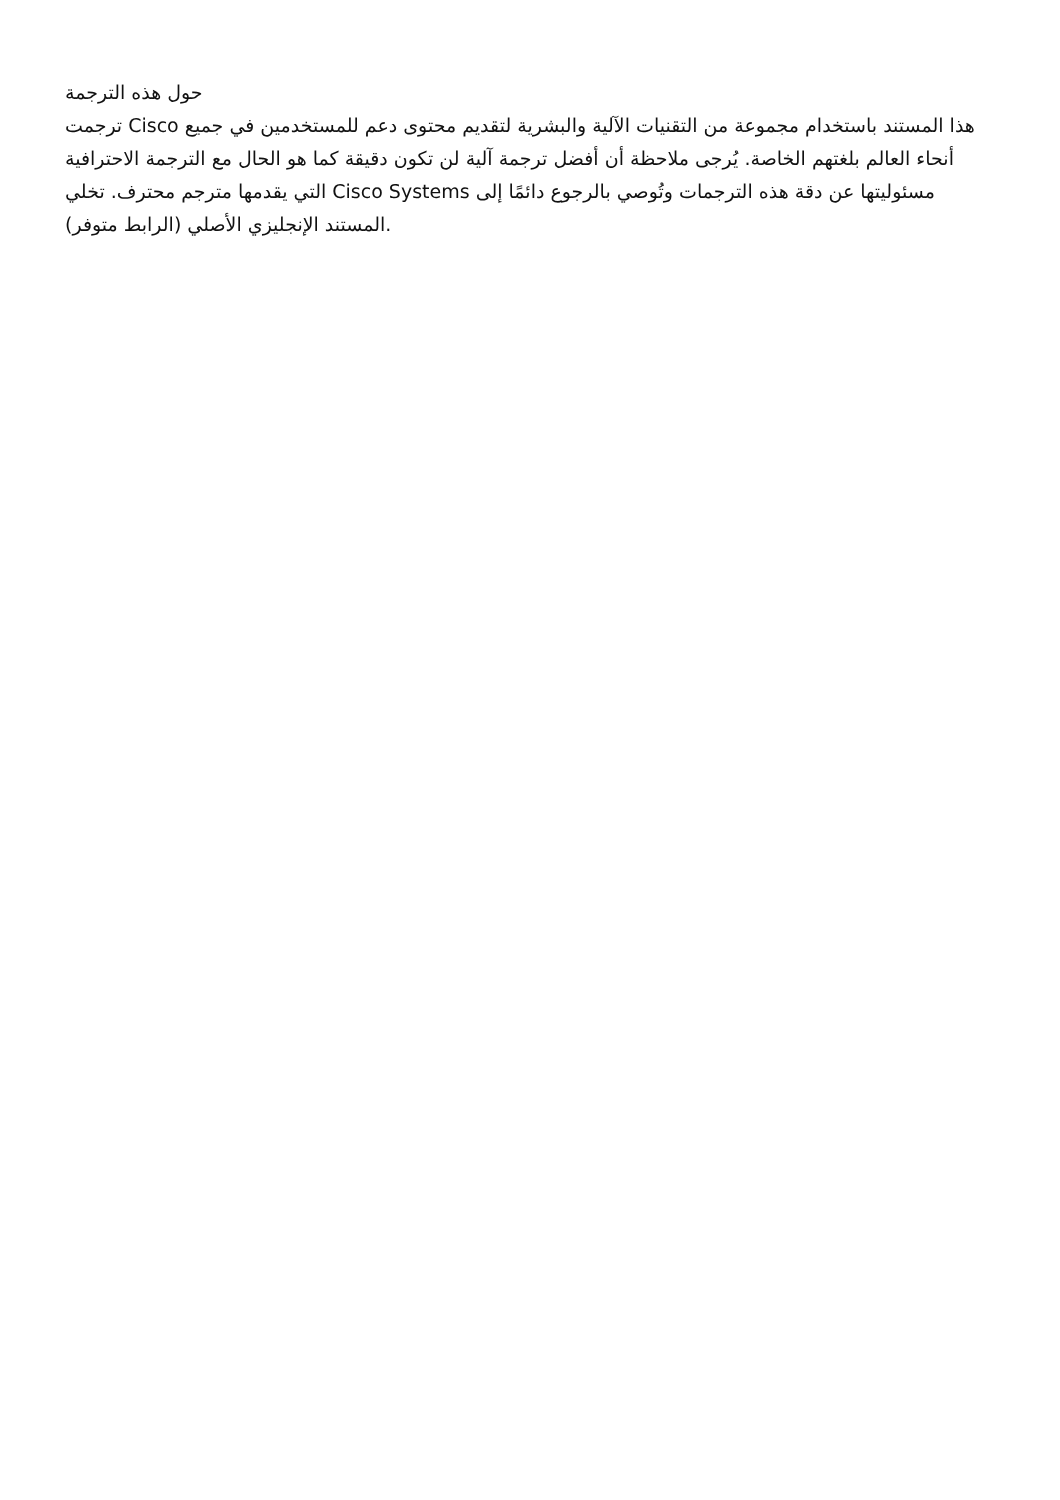حول هذه الترجمة
ترجمت Cisco هذا المستند باستخدام مجموعة من التقنيات الآلية والبشرية لتقديم محتوى دعم للمستخدمين في جميع أنحاء العالم بلغتهم الخاصة. يُرجى ملاحظة أن أفضل ترجمة آلية لن تكون دقيقة كما هو الحال مع الترجمة الاحترافية التي يقدمها مترجم محترف. تخلي Cisco Systems مسئوليتها عن دقة هذه الترجمات وتُوصي بالرجوع دائمًا إلى المستند الإنجليزي الأصلي (الرابط متوفر).